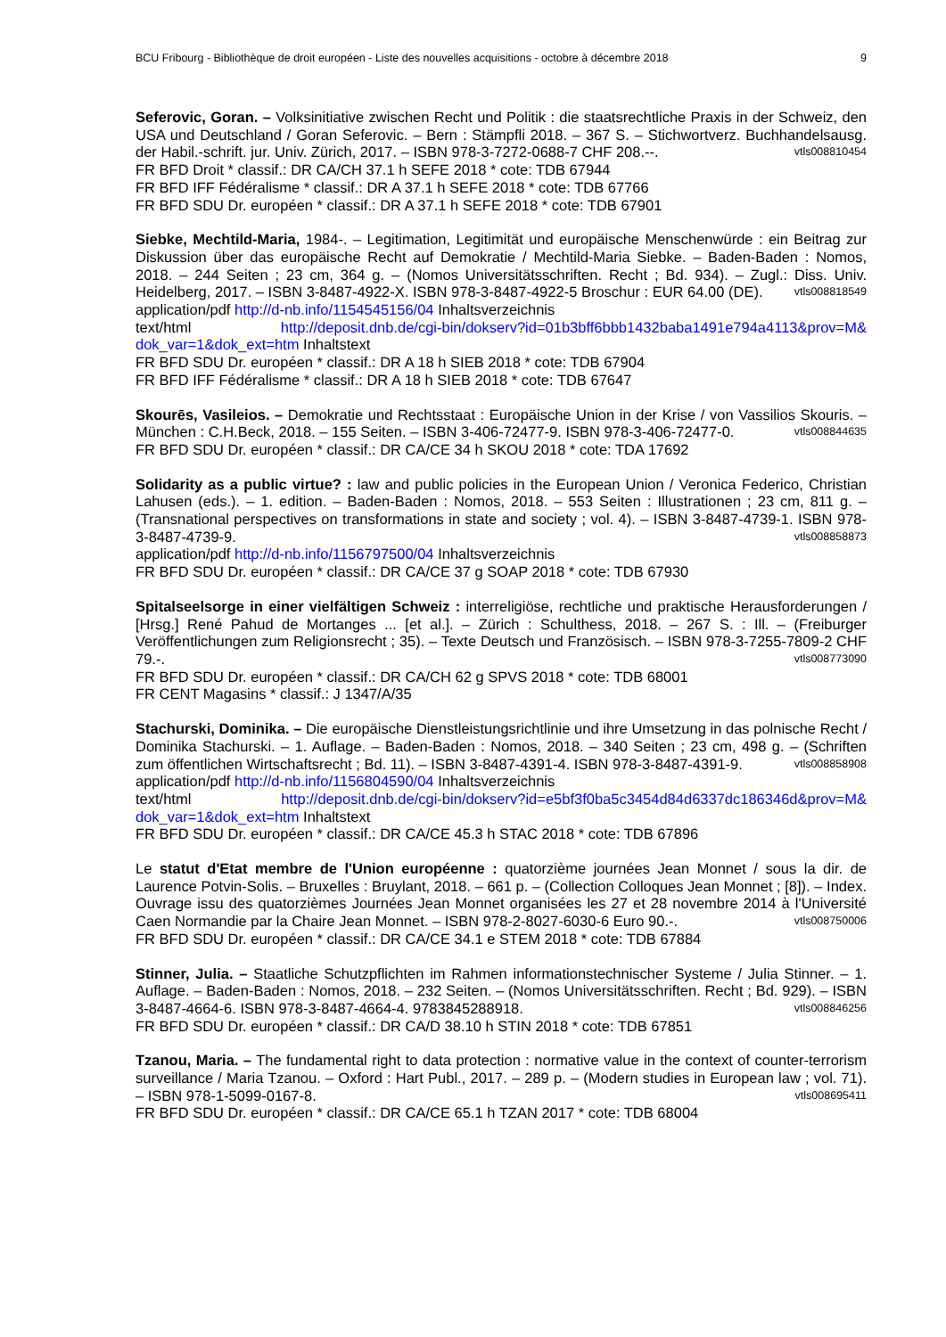BCU Fribourg - Bibliothèque de droit européen - Liste des nouvelles acquisitions - octobre à décembre 2018 9
Seferovic, Goran. – Volksinitiative zwischen Recht und Politik : die staatsrechtliche Praxis in der Schweiz, den USA und Deutschland / Goran Seferovic. – Bern : Stämpfli 2018. – 367 S. – Stichwortverz. Buchhandelsausg. der Habil.-schrift. jur. Univ. Zürich, 2017. – ISBN 978-3-7272-0688-7 CHF 208.--. vtls008810454
FR BFD Droit * classif.: DR CA/CH 37.1 h SEFE 2018 * cote: TDB 67944
FR BFD IFF Fédéralisme * classif.: DR A 37.1 h SEFE 2018 * cote: TDB 67766
FR BFD SDU Dr. européen * classif.: DR A 37.1 h SEFE 2018 * cote: TDB 67901
Siebke, Mechtild-Maria, 1984-. – Legitimation, Legitimität und europäische Menschenwürde : ein Beitrag zur Diskussion über das europäische Recht auf Demokratie / Mechtild-Maria Siebke. – Baden-Baden : Nomos, 2018. – 244 Seiten ; 23 cm, 364 g. – (Nomos Universitätsschriften. Recht ; Bd. 934). – Zugl.: Diss. Univ. Heidelberg, 2017. – ISBN 3-8487-4922-X. ISBN 978-3-8487-4922-5 Broschur : EUR 64.00 (DE). vtls008818549
application/pdf http://d-nb.info/1154545156/04 Inhaltsverzeichnis
text/html http://deposit.dnb.de/cgi-bin/dokserv?id=01b3bff6bbb1432baba1491e794a4113&prov=M& dok_var=1&dok_ext=htm Inhaltstext
FR BFD SDU Dr. européen * classif.: DR A 18 h SIEB 2018 * cote: TDB 67904
FR BFD IFF Fédéralisme * classif.: DR A 18 h SIEB 2018 * cote: TDB 67647
Skourēs, Vasileios. – Demokratie und Rechtsstaat : Europäische Union in der Krise / von Vassilios Skouris. – München : C.H.Beck, 2018. – 155 Seiten. – ISBN 3-406-72477-9. ISBN 978-3-406-72477-0. vtls008844635
FR BFD SDU Dr. européen * classif.: DR CA/CE 34 h SKOU 2018 * cote: TDA 17692
Solidarity as a public virtue? : law and public policies in the European Union / Veronica Federico, Christian Lahusen (eds.). – 1. edition. – Baden-Baden : Nomos, 2018. – 553 Seiten : Illustrationen ; 23 cm, 811 g. – (Transnational perspectives on transformations in state and society ; vol. 4). – ISBN 3-8487-4739-1. ISBN 978-3-8487-4739-9. vtls008858873
application/pdf http://d-nb.info/1156797500/04 Inhaltsverzeichnis
FR BFD SDU Dr. européen * classif.: DR CA/CE 37 g SOAP 2018 * cote: TDB 67930
Spitalseelsorge in einer vielfältigen Schweiz : interreligiöse, rechtliche und praktische Herausforderungen / [Hrsg.] René Pahud de Mortanges ... [et al.]. – Zürich : Schulthess, 2018. – 267 S. : Ill. – (Freiburger Veröffentlichungen zum Religionsrecht ; 35). – Texte Deutsch und Französisch. – ISBN 978-3-7255-7809-2 CHF 79.-. vtls008773090
FR BFD SDU Dr. européen * classif.: DR CA/CH 62 g SPVS 2018 * cote: TDB 68001
FR CENT Magasins * classif.: J 1347/A/35
Stachurski, Dominika. – Die europäische Dienstleistungsrichtlinie und ihre Umsetzung in das polnische Recht / Dominika Stachurski. – 1. Auflage. – Baden-Baden : Nomos, 2018. – 340 Seiten ; 23 cm, 498 g. – (Schriften zum öffentlichen Wirtschaftsrecht ; Bd. 11). – ISBN 3-8487-4391-4. ISBN 978-3-8487-4391-9. vtls008858908
application/pdf http://d-nb.info/1156804590/04 Inhaltsverzeichnis
text/html http://deposit.dnb.de/cgi-bin/dokserv?id=e5bf3f0ba5c3454d84d6337dc186346d&prov=M& dok_var=1&dok_ext=htm Inhaltstext
FR BFD SDU Dr. européen * classif.: DR CA/CE 45.3 h STAC 2018 * cote: TDB 67896
Le statut d'Etat membre de l'Union européenne : quatorzième journées Jean Monnet / sous la dir. de Laurence Potvin-Solis. – Bruxelles : Bruylant, 2018. – 661 p. – (Collection Colloques Jean Monnet ; [8]). – Index. Ouvrage issu des quatorzièmes Journées Jean Monnet organisées les 27 et 28 novembre 2014 à l'Université Caen Normandie par la Chaire Jean Monnet. – ISBN 978-2-8027-6030-6 Euro 90.-. vtls008750006
FR BFD SDU Dr. européen * classif.: DR CA/CE 34.1 e STEM 2018 * cote: TDB 67884
Stinner, Julia. – Staatliche Schutzpflichten im Rahmen informationstechnischer Systeme / Julia Stinner. – 1. Auflage. – Baden-Baden : Nomos, 2018. – 232 Seiten. – (Nomos Universitätsschriften. Recht ; Bd. 929). – ISBN 3-8487-4664-6. ISBN 978-3-8487-4664-4. 9783845288918. vtls008846256
FR BFD SDU Dr. européen * classif.: DR CA/D 38.10 h STIN 2018 * cote: TDB 67851
Tzanou, Maria. – The fundamental right to data protection : normative value in the context of counter-terrorism surveillance / Maria Tzanou. – Oxford : Hart Publ., 2017. – 289 p. – (Modern studies in European law ; vol. 71). – ISBN 978-1-5099-0167-8. vtls008695411
FR BFD SDU Dr. européen * classif.: DR CA/CE 65.1 h TZAN 2017 * cote: TDB 68004